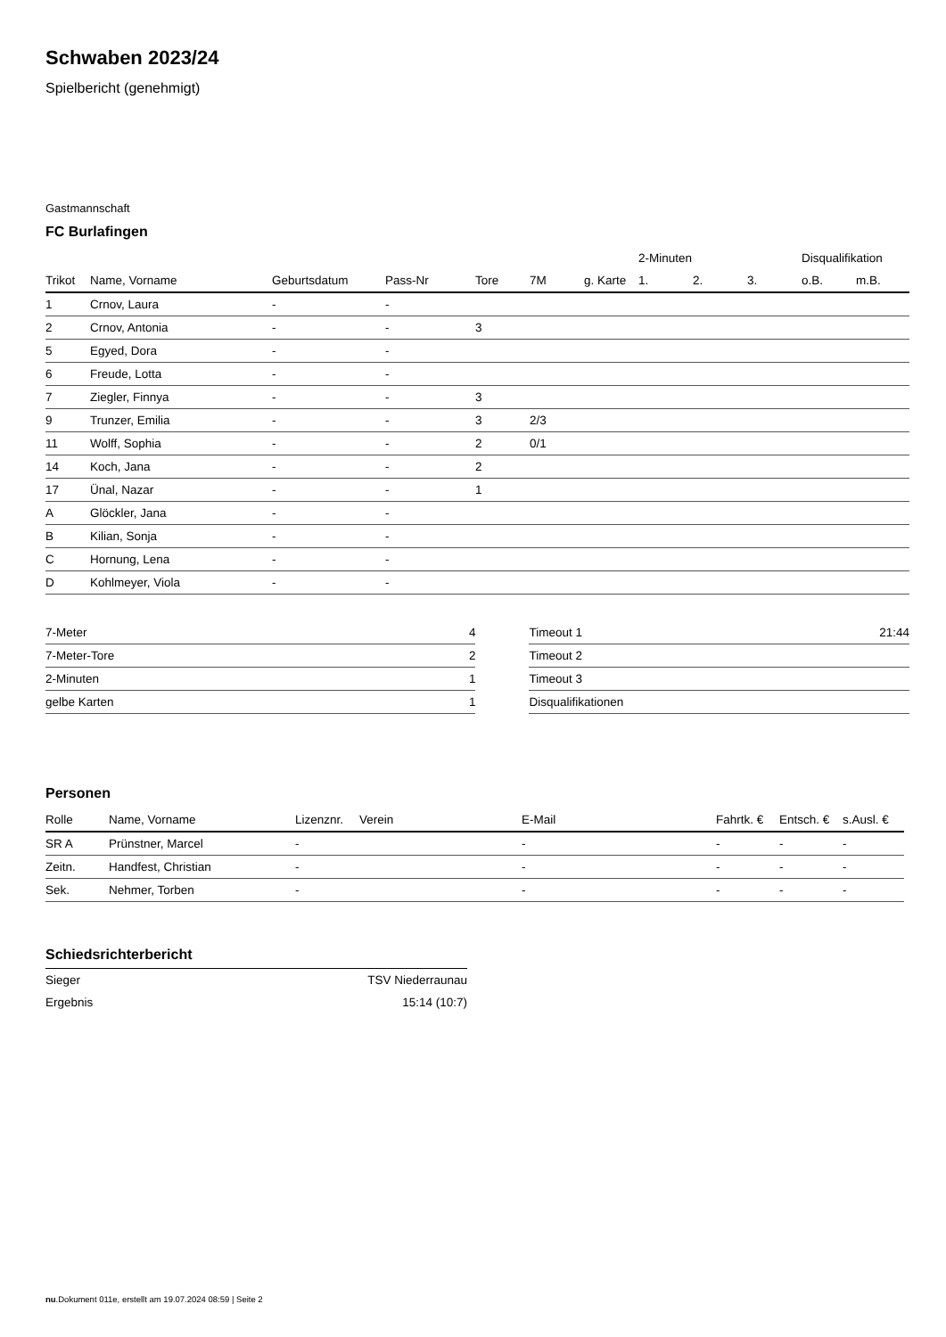Schwaben 2023/24
Spielbericht (genehmigt)
Gastmannschaft
FC Burlafingen
| | | | | | | | 2-Minuten | | | Disqualifikation | |
| --- | --- | --- | --- | --- | --- | --- | --- | --- | --- | --- | --- |
| Trikot | Name, Vorname | Geburtsdatum | Pass-Nr | Tore | 7M | g. Karte | 1. | 2. | 3. | o.B. | m.B. |
| 1 | Crnov, Laura | - | - | | | | | | | | |
| 2 | Crnov, Antonia | - | - | 3 | | | | | | | |
| 5 | Egyed, Dora | - | - | | | | | | | | |
| 6 | Freude, Lotta | - | - | | | | | | | | |
| 7 | Ziegler, Finnya | - | - | 3 | | | | | | | |
| 9 | Trunzer, Emilia | - | - | 3 | 2/3 | | | | | | |
| 11 | Wolff, Sophia | - | - | 2 | 0/1 | | | | | | |
| 14 | Koch, Jana | - | - | 2 | | | | | | | |
| 17 | Ünal, Nazar | - | - | 1 | | | | | | | |
| A | Glöckler, Jana | - | - | | | | | | | | |
| B | Kilian, Sonja | - | - | | | | | | | | |
| C | Hornung, Lena | - | - | | | | | | | | |
| D | Kohlmeyer, Viola | - | - | | | | | | | | |
| 7-Meter | 4 |
| 7-Meter-Tore | 2 |
| 2-Minuten | 1 |
| gelbe Karten | 1 |
| Timeout 1 | 21:44 |
| Timeout 2 | |
| Timeout 3 | |
| Disqualifikationen | |
Personen
| Rolle | Name, Vorname | Lizenznr. | Verein | E-Mail | Fahrtk. € | Entsch. € | s.Ausl. € |
| --- | --- | --- | --- | --- | --- | --- | --- |
| SR A | Prünstner, Marcel | - | | - | - | - | - |
| Zeitn. | Handfest, Christian | - | | - | - | - | - |
| Sek. | Nehmer, Torben | - | | - | - | - | - |
Schiedsrichterbericht
| Sieger | TSV Niederraunau |
| Ergebnis | 15:14 (10:7) |
nu.Dokument 011e, erstellt am 19.07.2024 08:59 | Seite 2